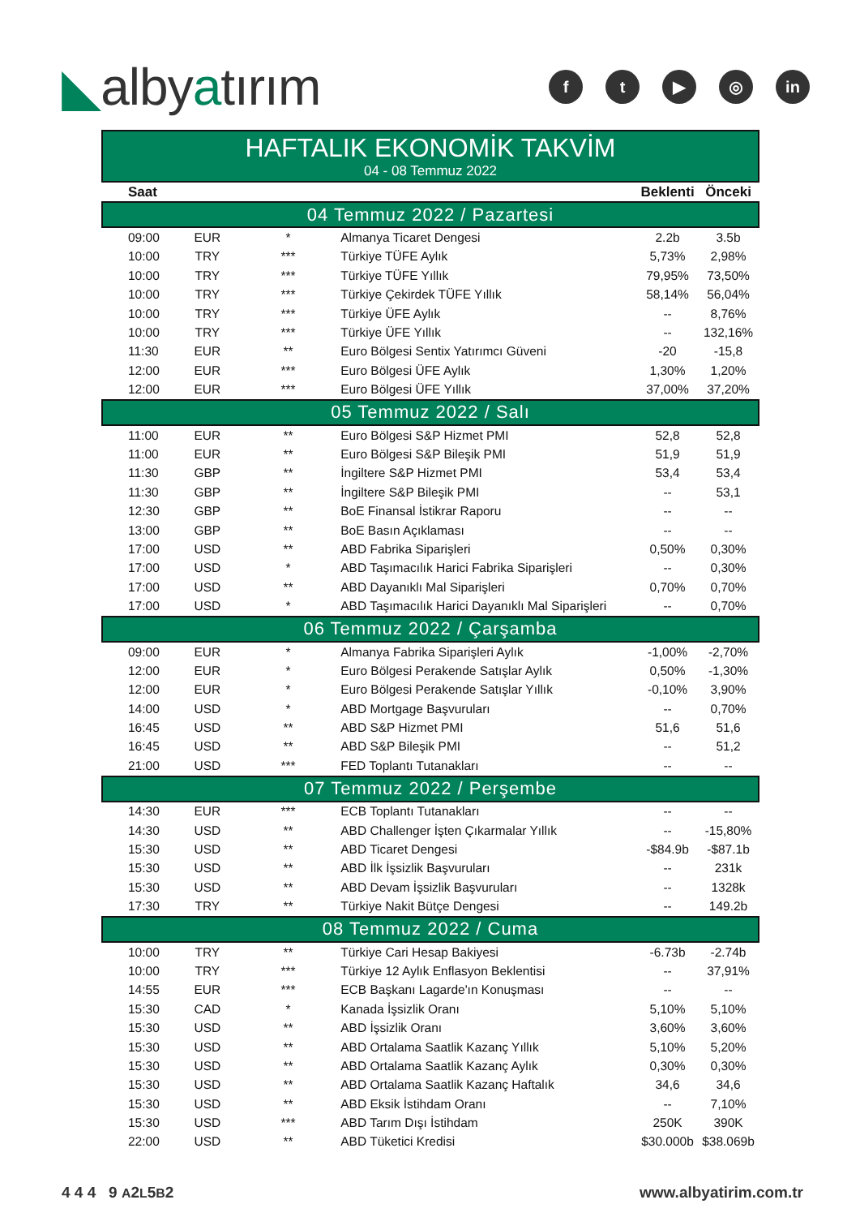◣albyatırım
ft ▶ ◎ in
HAFTALIK EKONOMİK TAKVİM
04 - 08 Temmuz 2022
| Saat | | | | Beklenti | Önceki |
| --- | --- | --- | --- | --- | --- |
| 04 Temmuz 2022 / Pazartesi | | | | | |
| 09:00 | EUR | * | Almanya Ticaret Dengesi | 2.2b | 3.5b |
| 10:00 | TRY | *** | Türkiye TÜFE Aylık | 5,73% | 2,98% |
| 10:00 | TRY | *** | Türkiye TÜFE Yıllık | 79,95% | 73,50% |
| 10:00 | TRY | *** | Türkiye Çekirdek TÜFE Yıllık | 58,14% | 56,04% |
| 10:00 | TRY | *** | Türkiye ÜFE Aylık | -- | 8,76% |
| 10:00 | TRY | *** | Türkiye ÜFE Yıllık | -- | 132,16% |
| 11:30 | EUR | ** | Euro Bölgesi Sentix Yatırımcı Güveni | -20 | -15,8 |
| 12:00 | EUR | *** | Euro Bölgesi ÜFE Aylık | 1,30% | 1,20% |
| 12:00 | EUR | *** | Euro Bölgesi ÜFE Yıllık | 37,00% | 37,20% |
| 05 Temmuz 2022 / Salı | | | | | |
| 11:00 | EUR | ** | Euro Bölgesi S&P Hizmet PMI | 52,8 | 52,8 |
| 11:00 | EUR | ** | Euro Bölgesi S&P Bileşik PMI | 51,9 | 51,9 |
| 11:30 | GBP | ** | İngiltere S&P Hizmet PMI | 53,4 | 53,4 |
| 11:30 | GBP | ** | İngiltere S&P Bileşik PMI | -- | 53,1 |
| 12:30 | GBP | ** | BoE Finansal İstikrar Raporu | -- | -- |
| 13:00 | GBP | ** | BoE Basın Açıklaması | -- | -- |
| 17:00 | USD | ** | ABD Fabrika Siparişleri | 0,50% | 0,30% |
| 17:00 | USD | * | ABD Taşımacılık Harici Fabrika Siparişleri | -- | 0,30% |
| 17:00 | USD | ** | ABD Dayanıklı Mal Siparişleri | 0,70% | 0,70% |
| 17:00 | USD | * | ABD Taşımacılık Harici Dayanıklı Mal Siparişleri | -- | 0,70% |
| 06 Temmuz 2022 / Çarşamba | | | | | |
| 09:00 | EUR | * | Almanya Fabrika Siparişleri Aylık | -1,00% | -2,70% |
| 12:00 | EUR | * | Euro Bölgesi Perakende Satışlar Aylık | 0,50% | -1,30% |
| 12:00 | EUR | * | Euro Bölgesi Perakende Satışlar Yıllık | -0,10% | 3,90% |
| 14:00 | USD | * | ABD Mortgage Başvuruları | -- | 0,70% |
| 16:45 | USD | ** | ABD S&P Hizmet PMI | 51,6 | 51,6 |
| 16:45 | USD | ** | ABD S&P Bileşik PMI | -- | 51,2 |
| 21:00 | USD | *** | FED Toplantı Tutanakları | -- | -- |
| 07 Temmuz 2022 / Perşembe | | | | | |
| 14:30 | EUR | *** | ECB Toplantı Tutanakları | -- | -- |
| 14:30 | USD | ** | ABD Challenger İşten Çıkarmalar Yıllık | -- | -15,80% |
| 15:30 | USD | ** | ABD Ticaret Dengesi | -$84.9b | -$87.1b |
| 15:30 | USD | ** | ABD İlk İşsizlik Başvuruları | -- | 231k |
| 15:30 | USD | ** | ABD Devam İşsizlik Başvuruları | -- | 1328k |
| 17:30 | TRY | ** | Türkiye Nakit Bütçe Dengesi | -- | 149.2b |
| 08 Temmuz 2022 / Cuma | | | | | |
| 10:00 | TRY | ** | Türkiye Cari Hesap Bakiyesi | -6.73b | -2.74b |
| 10:00 | TRY | *** | Türkiye 12 Aylık Enflasyon Beklentisi | -- | 37,91% |
| 14:55 | EUR | *** | ECB Başkanı Lagarde'ın Konuşması | -- | -- |
| 15:30 | CAD | * | Kanada İşsizlik Oranı | 5,10% | 5,10% |
| 15:30 | USD | ** | ABD İşsizlik Oranı | 3,60% | 3,60% |
| 15:30 | USD | ** | ABD Ortalama Saatlik Kazanç Yıllık | 5,10% | 5,20% |
| 15:30 | USD | ** | ABD Ortalama Saatlik Kazanç Aylık | 0,30% | 0,30% |
| 15:30 | USD | ** | ABD Ortalama Saatlik Kazanç Haftalık | 34,6 | 34,6 |
| 15:30 | USD | ** | ABD Eksik İstihdam Oranı | -- | 7,10% |
| 15:30 | USD | *** | ABD Tarım Dışı İstihdam | 250K | 390K |
| 22:00 | USD | ** | ABD Tüketici Kredisi | $30.000b | $38.069b |
4 4 4 9 A2L5B2 www.albyatirim.com.tr